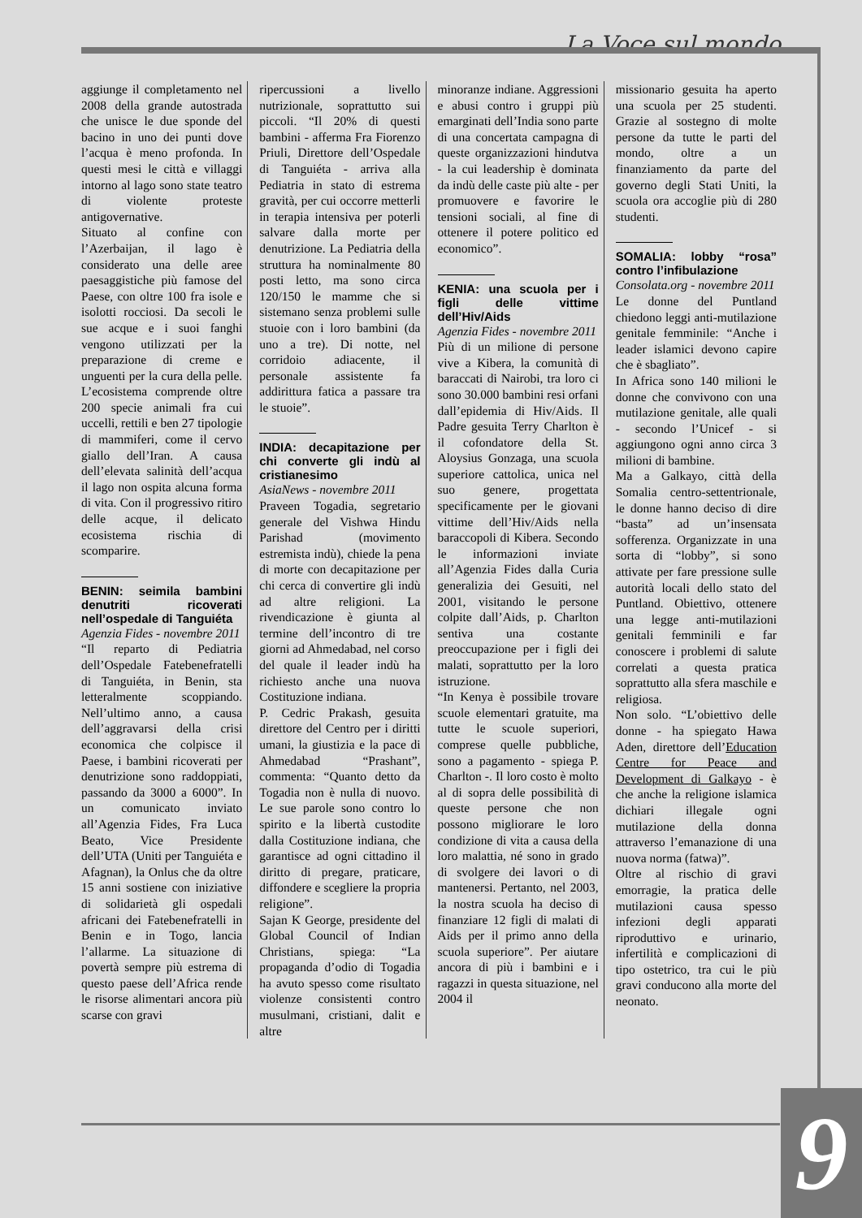La Voce sul mondo
aggiunge il completamento nel 2008 della grande autostrada che unisce le due sponde del bacino in uno dei punti dove l’acqua è meno profonda. In questi mesi le città e villaggi intorno al lago sono state teatro di violente proteste antigovernative.
Situato al confine con l’Azerbaijan, il lago è considerato una delle aree paesaggistiche più famose del Paese, con oltre 100 fra isole e isolotti rocciosi. Da secoli le sue acque e i suoi fanghi vengono utilizzati per la preparazione di creme e unguenti per la cura della pelle. L’ecosistema comprende oltre 200 specie animali fra cui uccelli, rettili e ben 27 tipologie di mammiferi, come il cervo giallo dell’Iran. A causa dell’elevata salinità dell’acqua il lago non ospita alcuna forma di vita. Con il progressivo ritiro delle acque, il delicato ecosistema rischia di scomparire.
BENIN: seimila bambini denutriti ricoverati nell’ospedale di Tanguiéta
Agenzia Fides - novembre 2011
“Il reparto di Pediatria dell’Ospedale Fatebenefratelli di Tanguiéta, in Benin, sta letteralmente scoppiando. Nell’ultimo anno, a causa dell’aggravarsi della crisi economica che colpisce il Paese, i bambini ricoverati per denutrizione sono raddoppiati, passando da 3000 a 6000”. In un comunicato inviato all’Agenzia Fides, Fra Luca Beato, Vice Presidente dell’UTA (Uniti per Tanguiéta e Afagnan), la Onlus che da oltre 15 anni sostiene con iniziative di solidarietà gli ospedali africani dei Fatebenefratelli in Benin e in Togo, lancia l’allarme. La situazione di povertà sempre più estrema di questo paese dell’Africa rende le risorse alimentari ancora più scarse con gravi
ripercussioni a livello nutrizionale, soprattutto sui piccoli. “Il 20% di questi bambini - afferma Fra Fiorenzo Priuli, Direttore dell’Ospedale di Tanguiéta - arriva alla Pediatria in stato di estrema gravità, per cui occorre metterli in terapia intensiva per poterli salvare dalla morte per denutrizione. La Pediatria della struttura ha nominalmente 80 posti letto, ma sono circa 120/150 le mamme che si sistemano senza problemi sulle stuoie con i loro bambini (da uno a tre). Di notte, nel corridoio adiacente, il personale assistente fa addirittura fatica a passare tra le stuoie”.
INDIA: decapitazione per chi converte gli indù al cristianesimo
AsiaNews - novembre 2011
Praveen Togadia, segretario generale del Vishwa Hindu Parishad (movimento estremista indù), chiede la pena di morte con decapitazione per chi cerca di convertire gli indù ad altre religioni. La rivendicazione è giunta al termine dell’incontro di tre giorni ad Ahmedabad, nel corso del quale il leader indù ha richiesto anche una nuova Costituzione indiana.
P. Cedric Prakash, gesuita direttore del Centro per i diritti umani, la giustizia e la pace di Ahmedabad “Prashant”, commenta: “Quanto detto da Togadia non è nulla di nuovo. Le sue parole sono contro lo spirito e la libertà custodite dalla Costituzione indiana, che garantisce ad ogni cittadino il diritto di pregare, praticare, diffondere e scegliere la propria religione”.
Sajan K George, presidente del Global Council of Indian Christians, spiega: “La propaganda d’odio di Togadia ha avuto spesso come risultato violenze consistenti contro musulmani, cristiani, dalit e altre
minoranze indiane. Aggressioni e abusi contro i gruppi più emarginati dell’India sono parte di una concertata campagna di queste organizzazioni hindutva - la cui leadership è dominata da indù delle caste più alte - per promuovere e favorire le tensioni sociali, al fine di ottenere il potere politico ed economico”.
KENIA: una scuola per i figli delle vittime dell’Hiv/Aids
Agenzia Fides - novembre 2011
Più di un milione di persone vive a Kibera, la comunità di baraccati di Nairobi, tra loro ci sono 30.000 bambini resi orfani dall’epidemia di Hiv/Aids. Il Padre gesuita Terry Charlton è il cofondatore della St. Aloysius Gonzaga, una scuola superiore cattolica, unica nel suo genere, progettata specificamente per le giovani vittime dell’Hiv/Aids nella baraccopoli di Kibera. Secondo le informazioni inviate all’Agenzia Fides dalla Curia generalizia dei Gesuiti, nel 2001, visitando le persone colpite dall’Aids, p. Charlton sentiva una costante preoccupazione per i figli dei malati, soprattutto per la loro istruzione.
“In Kenya è possibile trovare scuole elementari gratuite, ma tutte le scuole superiori, comprese quelle pubbliche, sono a pagamento - spiega P. Charlton -. Il loro costo è molto al di sopra delle possibilità di queste persone che non possono migliorare le loro condizione di vita a causa della loro malattia, né sono in grado di svolgere dei lavori o di mantenersi. Pertanto, nel 2003, la nostra scuola ha deciso di finanziare 12 figli di malati di Aids per il primo anno della scuola superiore”. Per aiutare ancora di più i bambini e i ragazzi in questa situazione, nel 2004 il
missionario gesuita ha aperto una scuola per 25 studenti. Grazie al sostegno di molte persone da tutte le parti del mondo, oltre a un finanziamento da parte del governo degli Stati Uniti, la scuola ora accoglie più di 280 studenti.
SOMALIA: lobby “rosa” contro l’infibulazione
Consolata.org - novembre 2011
Le donne del Puntland chiedono leggi anti-mutilazione genitale femminile: “Anche i leader islamici devono capire che è sbagliato”.
In Africa sono 140 milioni le donne che convivono con una mutilazione genitale, alle quali - secondo l’Unicef - si aggiungono ogni anno circa 3 milioni di bambine.
Ma a Galkayo, città della Somalia centro-settentrionale, le donne hanno deciso di dire “basta” ad un’insensata sofferenza. Organizzate in una sorta di “lobby”, si sono attivate per fare pressione sulle autorità locali dello stato del Puntland. Obiettivo, ottenere una legge anti-mutilazioni genitali femminili e far conoscere i problemi di salute correlati a questa pratica soprattutto alla sfera maschile e religiosa.
Non solo. “L’obiettivo delle donne - ha spiegato Hawa Aden, direttore dell’Education Centre for Peace and Development di Galkayo - è che anche la religione islamica dichiari illegale ogni mutilazione della donna attraverso l’emanazione di una nuova norma (fatwa)”.
Oltre al rischio di gravi emorragie, la pratica delle mutilazioni causa spesso infezioni degli apparati riproduttivo e urinario, infertilità e complicazioni di tipo ostetrico, tra cui le più gravi conducono alla morte del neonato.
9